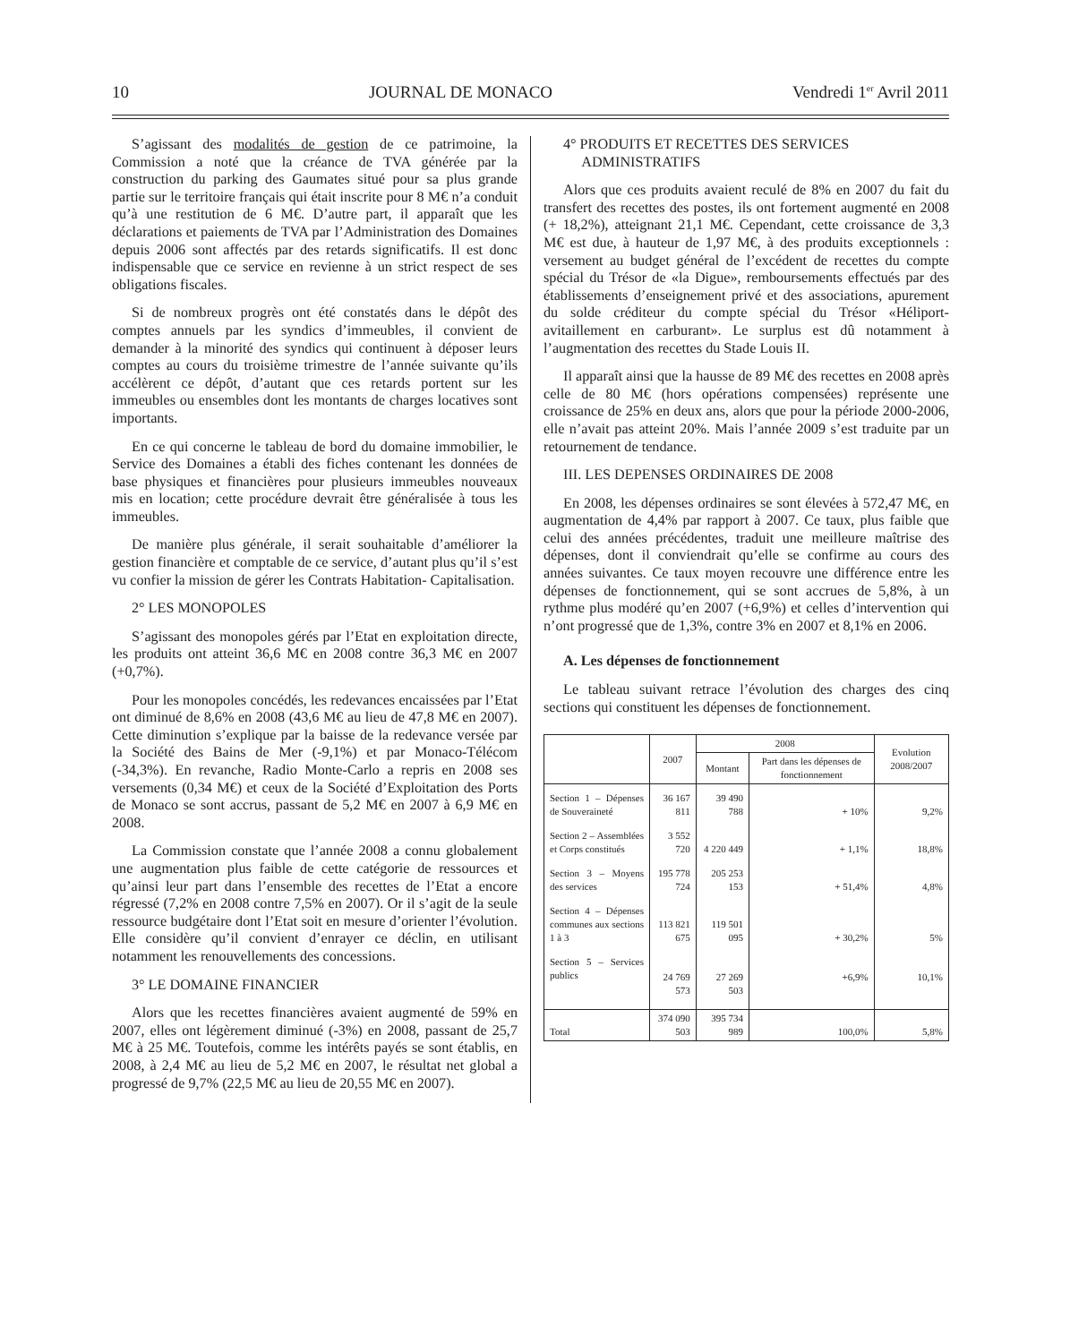10 JOURNAL DE MONACO Vendredi 1<sup>er</sup> Avril 2011
S’agissant des modalités de gestion de ce patrimoine, la Commission a noté que la créance de TVA générée par la construction du parking des Gaumates situé pour sa plus grande partie sur le territoire français qui était inscrite pour 8 M€ n’a conduit qu’à une restitution de 6 M€. D’autre part, il apparaît que les déclarations et paiements de TVA par l’Administration des Domaines depuis 2006 sont affectés par des retards significatifs. Il est donc indispensable que ce service en revienne à un strict respect de ses obligations fiscales.
Si de nombreux progrès ont été constatés dans le dépôt des comptes annuels par les syndics d’immeubles, il convient de demander à la minorité des syndics qui continuent à déposer leurs comptes au cours du troisième trimestre de l’année suivante qu’ils accélèrent ce dépôt, d’autant que ces retards portent sur les immeubles ou ensembles dont les montants de charges locatives sont importants.
En ce qui concerne le tableau de bord du domaine immobilier, le Service des Domaines a établi des fiches contenant les données de base physiques et financières pour plusieurs immeubles nouveaux mis en location; cette procédure devrait être généralisée à tous les immeubles.
De manière plus générale, il serait souhaitable d’améliorer la gestion financière et comptable de ce service, d’autant plus qu’il s’est vu confier la mission de gérer les Contrats Habitation- Capitalisation.
2° LES MONOPOLES
S’agissant des monopoles gérés par l’Etat en exploitation directe, les produits ont atteint 36,6 M€ en 2008 contre 36,3 M€ en 2007 (+0,7%).
Pour les monopoles concédés, les redevances encaissées par l’Etat ont diminué de 8,6% en 2008 (43,6 M€ au lieu de 47,8 M€ en 2007). Cette diminution s’explique par la baisse de la redevance versée par la Société des Bains de Mer (-9,1%) et par Monaco-Télécom (-34,3%). En revanche, Radio Monte-Carlo a repris en 2008 ses versements (0,34 M€) et ceux de la Société d’Exploitation des Ports de Monaco se sont accrus, passant de 5,2 M€ en 2007 à 6,9 M€ en 2008.
La Commission constate que l’année 2008 a connu globalement une augmentation plus faible de cette catégorie de ressources et qu’ainsi leur part dans l’ensemble des recettes de l’Etat a encore régressé (7,2% en 2008 contre 7,5% en 2007). Or il s’agit de la seule ressource budgétaire dont l’Etat soit en mesure d’orienter l’évolution. Elle considère qu’il convient d’enrayer ce déclin, en utilisant notamment les renouvellements des concessions.
3° LE DOMAINE FINANCIER
Alors que les recettes financières avaient augmenté de 59% en 2007, elles ont légèrement diminué (-3%) en 2008, passant de 25,7 M€ à 25 M€. Toutefois, comme les intérêts payés se sont établis, en 2008, à 2,4 M€ au lieu de 5,2 M€ en 2007, le résultat net global a progressé de 9,7% (22,5 M€ au lieu de 20,55 M€ en 2007).
4° PRODUITS ET RECETTES DES SERVICES
ADMINISTRATIFS
Alors que ces produits avaient reculé de 8% en 2007 du fait du transfert des recettes des postes, ils ont fortement augmenté en 2008 (+ 18,2%), atteignant 21,1 M€. Cependant, cette croissance de 3,3 M€ est due, à hauteur de 1,97 M€, à des produits exceptionnels : versement au budget général de l’excédent de recettes du compte spécial du Trésor de «la Digue», remboursements effectués par des établissements d’enseignement privé et des associations, apurement du solde créditeur du compte spécial du Trésor «Héliport-avitaillement en carburant». Le surplus est dû notamment à l’augmentation des recettes du Stade Louis II.
Il apparaît ainsi que la hausse de 89 M€ des recettes en 2008 après celle de 80 M€ (hors opérations compensées) représente une croissance de 25% en deux ans, alors que pour la période 2000-2006, elle n’avait pas atteint 20%. Mais l’année 2009 s’est traduite par un retournement de tendance.
III. LES DEPENSES ORDINAIRES DE 2008
En 2008, les dépenses ordinaires se sont élevées à 572,47 M€, en augmentation de 4,4% par rapport à 2007. Ce taux, plus faible que celui des années précédentes, traduit une meilleure maîtrise des dépenses, dont il conviendrait qu’elle se confirme au cours des années suivantes. Ce taux moyen recouvre une différence entre les dépenses de fonctionnement, qui se sont accrues de 5,8%, à un rythme plus modéré qu’en 2007 (+6,9%) et celles d’intervention qui n’ont progressé que de 1,3%, contre 3% en 2007 et 8,1% en 2006.
A. Les dépenses de fonctionnement
Le tableau suivant retrace l’évolution des charges des cinq sections qui constituent les dépenses de fonctionnement.
| | 2007 | 2008 | | Evolution 2008/2007 |
| --- | --- | --- | --- | --- |
| | | Montant | Part dans les dépenses de fonctionnement | |
| Section 1 – Dépenses de Souveraineté | 36 167 811 | 39 490 788 | + 10% | 9,2% |
| Section 2 – Assemblées et Corps constitués | 3 552 720 | 4 220 449 | + 1,1% | 18,8% |
| Section 3 – Moyens des services | 195 778 724 | 205 253 153 | + 51,4% | 4,8% |
| Section 4 – Dépenses communes aux sections 1 à 3 | 113 821 675 | 119 501 095 | + 30,2% | 5% |
| Section 5 – Services publics | 24 769 573 | 27 269 503 | +6,9% | 10,1% |
| Total | 374 090 503 | 395 734 989 | 100,0% | 5,8% |